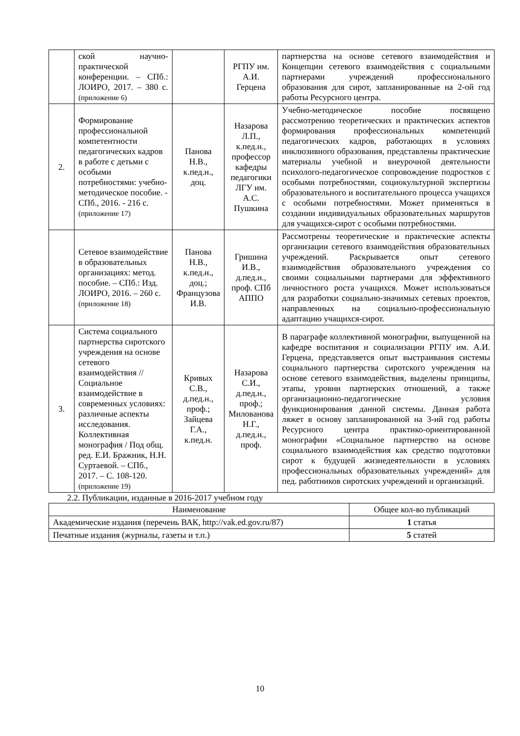| | ской научно-практической конференции. – СПб.: ЛОИРО, 2017. – 380 с. (приложение 6) | | РГПУ им. А.И. Герцена | партнерства на основе сетевого взаимодействия и Концепции сетевого взаимодействия с социальными партнерами учреждений профессионального образования для сирот, запланированные на 2-ой год работы Ресурсного центра. |
| 2. | Формирование профессиональной компетентности педагогических кадров в работе с детьми с особыми потребностями: учебно-методическое пособие. - СПб., 2016. - 216 с. (приложение 17) | Панова Н.В., к.пед.н., доц. | Назарова Л.П., к.пед.н., профессор кафедры педагогики ЛГУ им. А.С. Пушкина | Учебно-методическое пособие посвящено рассмотрению теоретических и практических аспектов формирования профессиональных компетенций педагогических кадров, работающих в условиях инклюзивного образования, представлены практические материалы учебной и внеурочной деятельности психолого-педагогическое сопровождение подростков с особыми потребностями, социокультурной экспертизы образовательного и воспитательного процесса учащихся с особыми потребностями. Может применяться в создании индивидуальных образовательных маршрутов для учащихся-сирот с особыми потребностями. |
| | Сетевое взаимодействие в образовательных организациях: метод. пособие. – СПб.: Изд. ЛОИРО, 2016. – 260 с. (приложение 18) | Панова Н.В., к.пед.н., доц.; Французова И.В. | Гришина И.В., д.пед.н., проф. СПб АППО | Рассмотрены теоретические и практические аспекты организации сетевого взаимодействия образовательных учреждений. Раскрывается опыт сетевого взаимодействия образовательного учреждения со своими социальными партнерами для эффективного личностного роста учащихся. Может использоваться для разработки социально-значимых сетевых проектов, направленных на социально-профессиональную адаптацию учащихся-сирот. |
| 3. | Система социального партнерства сиротского учреждения на основе сетевого взаимодействия // Социальное взаимодействие в современных условиях: различные аспекты исследования. Коллективная монография / Под общ. ред. Е.И. Бражник, Н.Н. Суртаевой. – СПб., 2017. – С. 108-120. (приложение 19) | Кривых С.В., д.пед.н., проф.; Зайцева Г.А., к.пед.н. | Назарова С.И., д.пед.н., проф.; Милованова Н.Г., д.пед.н., проф. | В параграфе коллективной монографии, выпущенной на кафедре воспитания и социализации РГПУ им. А.И. Герцена, представляется опыт выстраивания системы социального партнерства сиротского учреждения на основе сетевого взаимодействия, выделены принципы, этапы, уровни партнерских отношений, а также организационно-педагогические условия функционирования данной системы. Данная работа ляжет в основу запланированной на 3-ий год работы Ресурсного центра практико-ориентированной монографии «Социальное партнерство на основе социального взаимодействия как средство подготовки сирот к будущей жизнедеятельности в условиях профессиональных образовательных учреждений» для пед. работников сиротских учреждений и организаций. |
2.2. Публикации, изданные в 2016-2017 учебном году
| Наименование | Общее кол-во публикаций |
| --- | --- |
| Академические издания (перечень ВАК, http://vak.ed.gov.ru/87) | 1 статья |
| Печатные издания (журналы, газеты и т.п.) | 5 статей |
10